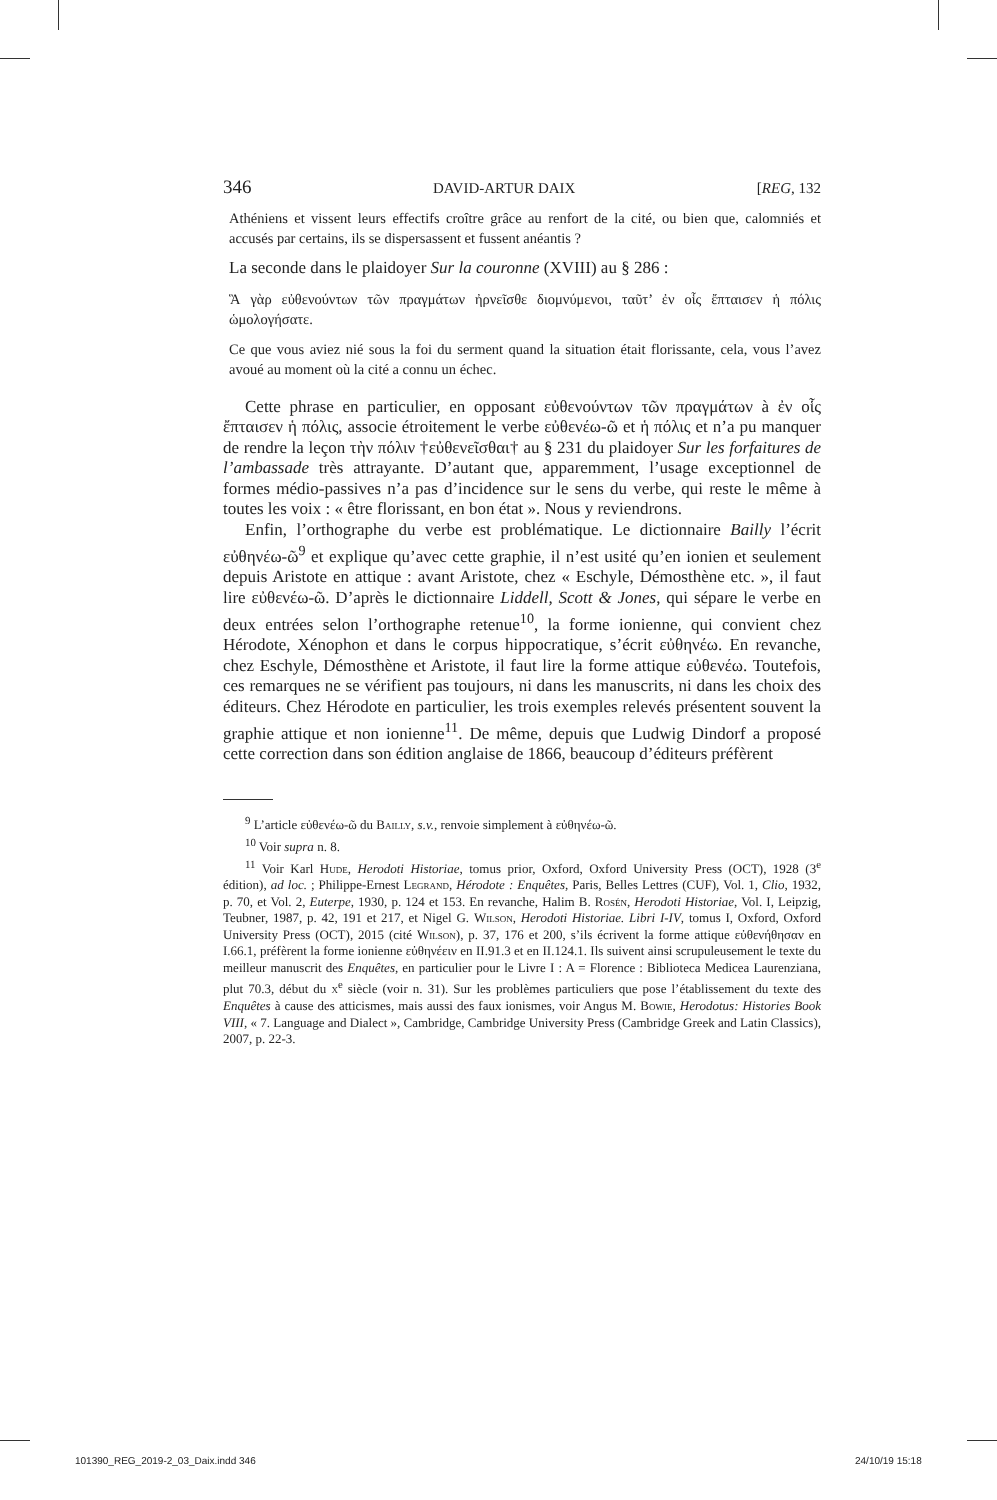346 DAVID-ARTUR DAIX [REG, 132
Athéniens et vissent leurs effectifs croître grâce au renfort de la cité, ou bien que, calomniés et accusés par certains, ils se dispersassent et fussent anéantis ?
La seconde dans le plaidoyer Sur la couronne (XVIII) au § 286 :
Ἃ γὰρ εὐθενούντων τῶν πραγμάτων ἠρνεῖσθε διομνύμενοι, ταῦτ’ ἐν οἷς ἔπταισεν ἡ πόλις ὡμολογήσατε.
Ce que vous aviez nié sous la foi du serment quand la situation était florissante, cela, vous l’avez avoué au moment où la cité a connu un échec.
Cette phrase en particulier, en opposant εὐθενούντων τῶν πραγμάτων à ἐν οἷς ἔπταισεν ἡ πόλις, associe étroitement le verbe εὐθενέω-ῶ et ἡ πόλις et n’a pu manquer de rendre la leçon τὴν πόλιν †εὐθενεῖσθαι† au § 231 du plaidoyer Sur les forfaitures de l’ambassade très attrayante. D’autant que, apparemment, l’usage exceptionnel de formes médio-passives n’a pas d’incidence sur le sens du verbe, qui reste le même à toutes les voix : « être florissant, en bon état ». Nous y reviendrons.
Enfin, l’orthographe du verbe est problématique. Le dictionnaire Bailly l’écrit εὐθηνέω-ῶ<sup>9</sup> et explique qu’avec cette graphie, il n’est usité qu’en ionien et seulement depuis Aristote en attique : avant Aristote, chez « Eschyle, Démosthène etc. », il faut lire εὐθενέω-ῶ. D’après le dictionnaire Liddell, Scott & Jones, qui sépare le verbe en deux entrées selon l’orthographe retenue<sup>10</sup>, la forme ionienne, qui convient chez Hérodote, Xénophon et dans le corpus hippocratique, s’écrit εὐθηνέω. En revanche, chez Eschyle, Démosthène et Aristote, il faut lire la forme attique εὐθενέω. Toutefois, ces remarques ne se vérifient pas toujours, ni dans les manuscrits, ni dans les choix des éditeurs. Chez Hérodote en particulier, les trois exemples relevés présentent souvent la graphie attique et non ionienne<sup>11</sup>. De même, depuis que Ludwig Dindorf a proposé cette correction dans son édition anglaise de 1866, beaucoup d’éditeurs préfèrent
<sup>9</sup> L’article εὐθενέω-ῶ du Bailly, s.v., renvoie simplement à εὐθηνέω-ῶ.
<sup>10</sup> Voir supra n. 8.
<sup>11</sup> Voir Karl Hude, Herodoti Historiae, tomus prior, Oxford, Oxford University Press (OCT), 1928 (3<sup>e</sup> édition), ad loc. ; Philippe-Ernest Legrand, Hérodote : Enquêtes, Paris, Belles Lettres (CUF), Vol. 1, Clio, 1932, p. 70, et Vol. 2, Euterpe, 1930, p. 124 et 153. En revanche, Halim B. Rosén, Herodoti Historiae, Vol. I, Leipzig, Teubner, 1987, p. 42, 191 et 217, et Nigel G. Wilson, Herodoti Historiae. Libri I-IV, tomus I, Oxford, Oxford University Press (OCT), 2015 (cité Wilson), p. 37, 176 et 200, s’ils écrivent la forme attique εὐθενήθησαν en I.66.1, préfèrent la forme ionienne εὐθηνέειν en II.91.3 et en II.124.1. Ils suivent ainsi scrupuleusement le texte du meilleur manuscrit des Enquêtes, en particulier pour le Livre I : A = Florence : Biblioteca Medicea Laurenziana, plut 70.3, début du x<sup>e</sup> siècle (voir n. 31). Sur les problèmes particuliers que pose l’établissement du texte des Enquêtes à cause des atticismes, mais aussi des faux ionismes, voir Angus M. Bowie, Herodotus: Histories Book VIII, « 7. Language and Dialect », Cambridge, Cambridge University Press (Cambridge Greek and Latin Classics), 2007, p. 22-3.
101390_REG_2019-2_03_Daix.indd 346
24/10/19 15:18